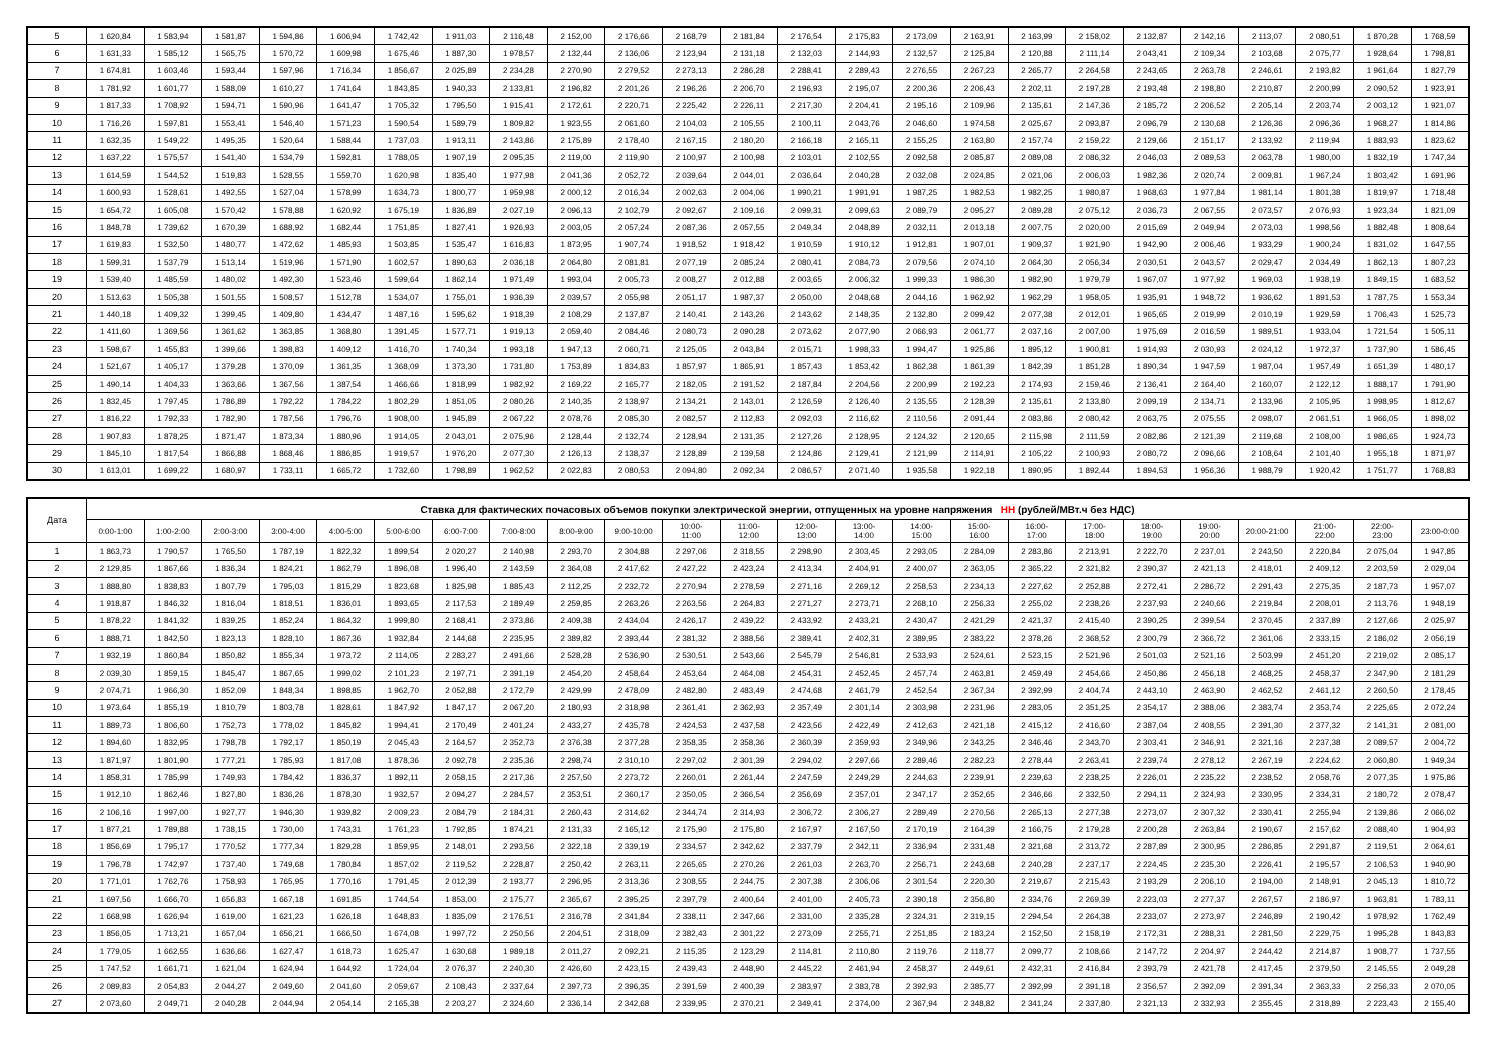| 5 | 1 620,84 | 1 583,94 | 1 581,87 | 1 594,86 | 1 606,94 | 1 742,42 | 1 911,03 | 2 116,48 | 2 152,00 | 2 176,66 | 2 168,79 | 2 181,84 | 2 176,54 | 2 175,83 | 2 173,09 | 2 163,91 | 2 163,99 | 2 158,02 | 2 132,87 | 2 142,16 | 2 113,07 | 2 080,51 | 1 870,28 | 1 768,59 |
| 6 | 1 631,33 | 1 585,12 | 1 565,75 | 1 570,72 | 1 609,98 | 1 675,46 | 1 887,30 | 1 978,57 | 2 132,44 | 2 136,06 | 2 123,94 | 2 131,18 | 2 132,03 | 2 144,93 | 2 132,57 | 2 125,84 | 2 120,88 | 2 111,14 | 2 043,41 | 2 109,34 | 2 103,68 | 2 075,77 | 1 928,64 | 1 798,81 |
| 7 | 1 674,81 | 1 603,46 | 1 593,44 | 1 597,96 | 1 716,34 | 1 856,67 | 2 025,89 | 2 234,28 | 2 270,90 | 2 279,52 | 2 273,13 | 2 286,28 | 2 288,41 | 2 289,43 | 2 276,55 | 2 267,23 | 2 265,77 | 2 264,58 | 2 243,65 | 2 263,78 | 2 246,61 | 2 193,82 | 1 961,64 | 1 827,79 |
| 8 | 1 781,92 | 1 601,77 | 1 588,09 | 1 610,27 | 1 741,64 | 1 843,85 | 1 940,33 | 2 133,81 | 2 196,82 | 2 201,26 | 2 196,26 | 2 206,70 | 2 196,93 | 2 195,07 | 2 200,36 | 2 206,43 | 2 202,11 | 2 197,28 | 2 193,48 | 2 198,80 | 2 210,87 | 2 200,99 | 2 090,52 | 1 923,91 |
| 9 | 1 817,33 | 1 708,92 | 1 594,71 | 1 590,96 | 1 641,47 | 1 705,32 | 1 795,50 | 1 915,41 | 2 172,61 | 2 220,71 | 2 225,42 | 2 226,11 | 2 217,30 | 2 204,41 | 2 195,16 | 2 109,96 | 2 135,61 | 2 147,36 | 2 185,72 | 2 206,52 | 2 205,14 | 2 203,74 | 2 003,12 | 1 921,07 |
| 10 | 1 716,26 | 1 597,81 | 1 553,41 | 1 546,40 | 1 571,23 | 1 590,54 | 1 589,79 | 1 809,82 | 1 923,55 | 2 061,60 | 2 104,03 | 2 105,55 | 2 100,11 | 2 043,76 | 2 046,60 | 1 974,58 | 2 025,67 | 2 093,87 | 2 096,79 | 2 130,68 | 2 126,36 | 2 096,36 | 1 968,27 | 1 814,86 |
| 11 | 1 632,35 | 1 549,22 | 1 495,35 | 1 520,64 | 1 588,44 | 1 737,03 | 1 913,11 | 2 143,86 | 2 175,89 | 2 178,40 | 2 167,15 | 2 180,20 | 2 166,18 | 2 165,11 | 2 155,25 | 2 163,80 | 2 157,74 | 2 159,22 | 2 129,66 | 2 151,17 | 2 133,92 | 2 119,94 | 1 883,93 | 1 823,62 |
| 12 | 1 637,22 | 1 575,57 | 1 541,40 | 1 534,79 | 1 592,81 | 1 788,05 | 1 907,19 | 2 095,35 | 2 119,00 | 2 119,90 | 2 100,97 | 2 100,98 | 2 103,01 | 2 102,55 | 2 092,58 | 2 085,87 | 2 089,08 | 2 086,32 | 2 046,03 | 2 089,53 | 2 063,78 | 1 980,00 | 1 832,19 | 1 747,34 |
| 13 | 1 614,59 | 1 544,52 | 1 519,83 | 1 528,55 | 1 559,70 | 1 620,98 | 1 835,40 | 1 977,98 | 2 041,36 | 2 052,72 | 2 039,64 | 2 044,01 | 2 036,64 | 2 040,28 | 2 032,08 | 2 024,85 | 2 021,06 | 2 006,03 | 1 982,36 | 2 020,74 | 2 009,81 | 1 967,24 | 1 803,42 | 1 691,96 |
| 14 | 1 600,93 | 1 528,61 | 1 492,55 | 1 527,04 | 1 578,99 | 1 634,73 | 1 800,77 | 1 959,98 | 2 000,12 | 2 016,34 | 2 002,63 | 2 004,06 | 1 990,21 | 1 991,91 | 1 987,25 | 1 982,53 | 1 982,25 | 1 980,87 | 1 968,63 | 1 977,84 | 1 981,14 | 1 801,38 | 1 819,97 | 1 718,48 |
| 15 | 1 654,72 | 1 605,08 | 1 570,42 | 1 578,88 | 1 620,92 | 1 675,19 | 1 836,89 | 2 027,19 | 2 096,13 | 2 102,79 | 2 092,67 | 2 109,16 | 2 099,31 | 2 099,63 | 2 089,79 | 2 095,27 | 2 089,28 | 2 075,12 | 2 036,73 | 2 067,55 | 2 073,57 | 2 076,93 | 1 923,34 | 1 821,09 |
| 16 | 1 848,78 | 1 739,62 | 1 670,39 | 1 688,92 | 1 682,44 | 1 751,85 | 1 827,41 | 1 926,93 | 2 003,05 | 2 057,24 | 2 087,36 | 2 057,55 | 2 049,34 | 2 048,89 | 2 032,11 | 2 013,18 | 2 007,75 | 2 020,00 | 2 015,69 | 2 049,94 | 2 073,03 | 1 998,56 | 1 882,48 | 1 808,64 |
| 17 | 1 619,83 | 1 532,50 | 1 480,77 | 1 472,62 | 1 485,93 | 1 503,85 | 1 535,47 | 1 616,83 | 1 873,95 | 1 907,74 | 1 918,52 | 1 918,42 | 1 910,59 | 1 910,12 | 1 912,81 | 1 907,01 | 1 909,37 | 1 921,90 | 1 942,90 | 2 006,46 | 1 933,29 | 1 900,24 | 1 831,02 | 1 647,55 |
| 18 | 1 599,31 | 1 537,79 | 1 513,14 | 1 519,96 | 1 571,90 | 1 602,57 | 1 890,63 | 2 036,18 | 2 064,80 | 2 081,81 | 2 077,19 | 2 085,24 | 2 080,41 | 2 084,73 | 2 079,56 | 2 074,10 | 2 064,30 | 2 056,34 | 2 030,51 | 2 043,57 | 2 029,47 | 2 034,49 | 1 862,13 | 1 807,23 |
| 19 | 1 539,40 | 1 485,59 | 1 480,02 | 1 492,30 | 1 523,46 | 1 599,64 | 1 862,14 | 1 971,49 | 1 993,04 | 2 005,73 | 2 008,27 | 2 012,88 | 2 003,65 | 2 006,32 | 1 999,33 | 1 986,30 | 1 982,90 | 1 979,79 | 1 967,07 | 1 977,92 | 1 969,03 | 1 938,19 | 1 849,15 | 1 683,52 |
| 20 | 1 513,63 | 1 505,38 | 1 501,55 | 1 508,57 | 1 512,78 | 1 534,07 | 1 755,01 | 1 936,39 | 2 039,57 | 2 055,98 | 2 051,17 | 1 987,37 | 2 050,00 | 2 048,68 | 2 044,16 | 1 962,92 | 1 962,29 | 1 958,05 | 1 935,91 | 1 948,72 | 1 936,62 | 1 891,53 | 1 787,75 | 1 553,34 |
| 21 | 1 440,18 | 1 409,32 | 1 399,45 | 1 409,80 | 1 434,47 | 1 487,16 | 1 595,62 | 1 918,39 | 2 108,29 | 2 137,87 | 2 140,41 | 2 143,26 | 2 143,62 | 2 148,35 | 2 132,80 | 2 099,42 | 2 077,38 | 2 012,01 | 1 965,65 | 2 019,99 | 2 010,19 | 1 929,59 | 1 706,43 | 1 525,73 |
| 22 | 1 411,60 | 1 369,56 | 1 361,62 | 1 363,85 | 1 368,80 | 1 391,45 | 1 577,71 | 1 919,13 | 2 059,40 | 2 084,46 | 2 080,73 | 2 090,28 | 2 073,62 | 2 077,90 | 2 066,93 | 2 061,77 | 2 037,16 | 2 007,00 | 1 975,69 | 2 016,59 | 1 989,51 | 1 933,04 | 1 721,54 | 1 505,11 |
| 23 | 1 598,67 | 1 455,83 | 1 399,66 | 1 398,83 | 1 409,12 | 1 416,70 | 1 740,34 | 1 993,18 | 1 947,13 | 2 060,71 | 2 125,05 | 2 043,84 | 2 015,71 | 1 998,33 | 1 994,47 | 1 925,86 | 1 895,12 | 1 900,81 | 1 914,93 | 2 030,93 | 2 024,12 | 1 972,37 | 1 737,90 | 1 586,45 |
| 24 | 1 521,67 | 1 405,17 | 1 379,28 | 1 370,09 | 1 361,35 | 1 368,09 | 1 373,30 | 1 731,80 | 1 753,89 | 1 834,83 | 1 857,97 | 1 865,91 | 1 857,43 | 1 853,42 | 1 862,38 | 1 861,39 | 1 842,39 | 1 851,28 | 1 890,34 | 1 947,59 | 1 987,04 | 1 957,49 | 1 651,39 | 1 480,17 |
| 25 | 1 490,14 | 1 404,33 | 1 363,66 | 1 367,56 | 1 387,54 | 1 466,66 | 1 818,99 | 1 982,92 | 2 169,22 | 2 165,77 | 2 182,05 | 2 191,52 | 2 187,84 | 2 204,56 | 2 200,99 | 2 192,23 | 2 174,93 | 2 159,46 | 2 136,41 | 2 164,40 | 2 160,07 | 2 122,12 | 1 888,17 | 1 791,90 |
| 26 | 1 832,45 | 1 797,45 | 1 786,89 | 1 792,22 | 1 784,22 | 1 802,29 | 1 851,05 | 2 080,26 | 2 140,35 | 2 138,97 | 2 134,21 | 2 143,01 | 2 126,59 | 2 126,40 | 2 135,55 | 2 128,39 | 2 135,61 | 2 133,80 | 2 099,19 | 2 134,71 | 2 133,96 | 2 105,95 | 1 998,95 | 1 812,67 |
| 27 | 1 816,22 | 1 792,33 | 1 782,90 | 1 787,56 | 1 796,76 | 1 908,00 | 1 945,89 | 2 067,22 | 2 078,76 | 2 085,30 | 2 082,57 | 2 112,83 | 2 092,03 | 2 116,62 | 2 110,56 | 2 091,44 | 2 083,86 | 2 080,42 | 2 063,75 | 2 075,55 | 2 098,07 | 2 061,51 | 1 966,05 | 1 898,02 |
| 28 | 1 907,83 | 1 878,25 | 1 871,47 | 1 873,34 | 1 880,96 | 1 914,05 | 2 043,01 | 2 075,96 | 2 128,44 | 2 132,74 | 2 128,94 | 2 131,35 | 2 127,26 | 2 128,95 | 2 124,32 | 2 120,65 | 2 115,98 | 2 111,59 | 2 082,86 | 2 121,39 | 2 119,68 | 2 108,00 | 1 986,65 | 1 924,73 |
| 29 | 1 845,10 | 1 817,54 | 1 866,88 | 1 868,46 | 1 886,85 | 1 919,57 | 1 976,20 | 2 077,30 | 2 126,13 | 2 138,37 | 2 128,89 | 2 139,58 | 2 124,86 | 2 129,41 | 2 121,99 | 2 114,91 | 2 105,22 | 2 100,93 | 2 080,72 | 2 096,66 | 2 108,64 | 2 101,40 | 1 955,18 | 1 871,97 |
| 30 | 1 613,01 | 1 699,22 | 1 680,97 | 1 733,11 | 1 665,72 | 1 732,60 | 1 798,89 | 1 962,52 | 2 022,83 | 2 080,53 | 2 094,80 | 2 092,34 | 2 086,57 | 2 071,40 | 1 935,58 | 1 922,18 | 1 890,95 | 1 892,44 | 1 894,53 | 1 956,36 | 1 988,79 | 1 920,42 | 1 751,77 | 1 768,83 |
| Дата | Ставка для фактических почасовых объемов покупки электрической энергии, отпущенных на уровне напряжения НН (рублей/МВт.ч без НДС) | | | | | | | | | | | | | | | | | | | | | | | |
| --- | --- | --- | --- | --- | --- | --- | --- | --- | --- | --- | --- | --- | --- | --- | --- | --- | --- | --- | --- | --- | --- | --- | --- | --- |
| | 0:00-1:00 | 1:00-2:00 | 2:00-3:00 | 3:00-4:00 | 4:00-5:00 | 5:00-6:00 | 6:00-7:00 | 7:00-8:00 | 8:00-9:00 | 9:00-10:00 | 10:00- 11:00 | 11:00- 12:00 | 12:00- 13:00 | 13:00- 14:00 | 14:00- 15:00 | 15:00- 16:00 | 16:00- 17:00 | 17:00- 18:00 | 18:00- 19:00 | 19:00- 20:00 | 20:00-21:00 | 21:00- 22:00 | 22:00- 23:00 | 23:00-0:00 |
| 1 | 1 863,73 | 1 790,57 | 1 765,50 | 1 787,19 | 1 822,32 | 1 899,54 | 2 020,27 | 2 140,98 | 2 293,70 | 2 304,88 | 2 297,06 | 2 318,55 | 2 298,90 | 2 303,45 | 2 293,05 | 2 284,09 | 2 283,86 | 2 213,91 | 2 222,70 | 2 237,01 | 2 243,50 | 2 220,84 | 2 075,04 | 1 947,85 |
| 2 | 2 129,85 | 1 867,66 | 1 836,34 | 1 824,21 | 1 862,79 | 1 896,08 | 1 996,40 | 2 143,59 | 2 364,08 | 2 417,62 | 2 427,22 | 2 423,24 | 2 413,34 | 2 404,91 | 2 400,07 | 2 363,05 | 2 365,22 | 2 321,82 | 2 390,37 | 2 421,13 | 2 418,01 | 2 409,12 | 2 203,59 | 2 029,04 |
| 3 | 1 888,80 | 1 838,83 | 1 807,79 | 1 795,03 | 1 815,29 | 1 823,68 | 1 825,98 | 1 885,43 | 2 112,25 | 2 232,72 | 2 270,94 | 2 278,59 | 2 271,16 | 2 269,12 | 2 258,53 | 2 234,13 | 2 227,62 | 2 252,88 | 2 272,41 | 2 286,72 | 2 291,43 | 2 275,35 | 2 187,73 | 1 957,07 |
| 4 | 1 918,87 | 1 846,32 | 1 816,04 | 1 818,51 | 1 836,01 | 1 893,65 | 2 117,53 | 2 189,49 | 2 259,85 | 2 263,26 | 2 263,56 | 2 264,83 | 2 271,27 | 2 273,71 | 2 268,10 | 2 256,33 | 2 255,02 | 2 238,26 | 2 237,93 | 2 240,66 | 2 219,84 | 2 208,01 | 2 113,76 | 1 948,19 |
| 5 | 1 878,22 | 1 841,32 | 1 839,25 | 1 852,24 | 1 864,32 | 1 999,80 | 2 168,41 | 2 373,86 | 2 409,38 | 2 434,04 | 2 426,17 | 2 439,22 | 2 433,92 | 2 433,21 | 2 430,47 | 2 421,29 | 2 421,37 | 2 415,40 | 2 390,25 | 2 399,54 | 2 370,45 | 2 337,89 | 2 127,66 | 2 025,97 |
| 6 | 1 888,71 | 1 842,50 | 1 823,13 | 1 828,10 | 1 867,36 | 1 932,84 | 2 144,68 | 2 235,95 | 2 389,82 | 2 393,44 | 2 381,32 | 2 388,56 | 2 389,41 | 2 402,31 | 2 389,95 | 2 383,22 | 2 378,26 | 2 368,52 | 2 300,79 | 2 366,72 | 2 361,06 | 2 333,15 | 2 186,02 | 2 056,19 |
| 7 | 1 932,19 | 1 860,84 | 1 850,82 | 1 855,34 | 1 973,72 | 2 114,05 | 2 283,27 | 2 491,66 | 2 528,28 | 2 536,90 | 2 530,51 | 2 543,66 | 2 545,79 | 2 546,81 | 2 533,93 | 2 524,61 | 2 523,15 | 2 521,96 | 2 501,03 | 2 521,16 | 2 503,99 | 2 451,20 | 2 219,02 | 2 085,17 |
| 8 | 2 039,30 | 1 859,15 | 1 845,47 | 1 867,65 | 1 999,02 | 2 101,23 | 2 197,71 | 2 391,19 | 2 454,20 | 2 458,64 | 2 453,64 | 2 464,08 | 2 454,31 | 2 452,45 | 2 457,74 | 2 463,81 | 2 459,49 | 2 454,66 | 2 450,86 | 2 456,18 | 2 468,25 | 2 458,37 | 2 347,90 | 2 181,29 |
| 9 | 2 074,71 | 1 966,30 | 1 852,09 | 1 848,34 | 1 898,85 | 1 962,70 | 2 052,88 | 2 172,79 | 2 429,99 | 2 478,09 | 2 482,80 | 2 483,49 | 2 474,68 | 2 461,79 | 2 452,54 | 2 367,34 | 2 392,99 | 2 404,74 | 2 443,10 | 2 463,90 | 2 462,52 | 2 461,12 | 2 260,50 | 2 178,45 |
| 10 | 1 973,64 | 1 855,19 | 1 810,79 | 1 803,78 | 1 828,61 | 1 847,92 | 1 847,17 | 2 067,20 | 2 180,93 | 2 318,98 | 2 361,41 | 2 362,93 | 2 357,49 | 2 301,14 | 2 303,98 | 2 231,96 | 2 283,05 | 2 351,25 | 2 354,17 | 2 388,06 | 2 383,74 | 2 353,74 | 2 225,65 | 2 072,24 |
| 11 | 1 889,73 | 1 806,60 | 1 752,73 | 1 778,02 | 1 845,82 | 1 994,41 | 2 170,49 | 2 401,24 | 2 433,27 | 2 435,78 | 2 424,53 | 2 437,58 | 2 423,56 | 2 422,49 | 2 412,63 | 2 421,18 | 2 415,12 | 2 416,60 | 2 387,04 | 2 408,55 | 2 391,30 | 2 377,32 | 2 141,31 | 2 081,00 |
| 12 | 1 894,60 | 1 832,95 | 1 798,78 | 1 792,17 | 1 850,19 | 2 045,43 | 2 164,57 | 2 352,73 | 2 376,38 | 2 377,28 | 2 358,35 | 2 358,36 | 2 360,39 | 2 359,93 | 2 349,96 | 2 343,25 | 2 346,46 | 2 343,70 | 2 303,41 | 2 346,91 | 2 321,16 | 2 237,38 | 2 089,57 | 2 004,72 |
| 13 | 1 871,97 | 1 801,90 | 1 777,21 | 1 785,93 | 1 817,08 | 1 878,36 | 2 092,78 | 2 235,36 | 2 298,74 | 2 310,10 | 2 297,02 | 2 301,39 | 2 294,02 | 2 297,66 | 2 289,46 | 2 282,23 | 2 278,44 | 2 263,41 | 2 239,74 | 2 278,12 | 2 267,19 | 2 224,62 | 2 060,80 | 1 949,34 |
| 14 | 1 858,31 | 1 785,99 | 1 749,93 | 1 784,42 | 1 836,37 | 1 892,11 | 2 058,15 | 2 217,36 | 2 257,50 | 2 273,72 | 2 260,01 | 2 261,44 | 2 247,59 | 2 249,29 | 2 244,63 | 2 239,91 | 2 239,63 | 2 238,25 | 2 226,01 | 2 235,22 | 2 238,52 | 2 058,76 | 2 077,35 | 1 975,86 |
| 15 | 1 912,10 | 1 862,46 | 1 827,80 | 1 836,26 | 1 878,30 | 1 932,57 | 2 094,27 | 2 284,57 | 2 353,51 | 2 360,17 | 2 350,05 | 2 366,54 | 2 356,69 | 2 357,01 | 2 347,17 | 2 352,65 | 2 346,66 | 2 332,50 | 2 294,11 | 2 324,93 | 2 330,95 | 2 334,31 | 2 180,72 | 2 078,47 |
| 16 | 2 106,16 | 1 997,00 | 1 927,77 | 1 946,30 | 1 939,82 | 2 009,23 | 2 084,79 | 2 184,31 | 2 260,43 | 2 314,62 | 2 344,74 | 2 314,93 | 2 306,72 | 2 306,27 | 2 289,49 | 2 270,56 | 2 265,13 | 2 277,38 | 2 273,07 | 2 307,32 | 2 330,41 | 2 255,94 | 2 139,86 | 2 066,02 |
| 17 | 1 877,21 | 1 789,88 | 1 738,15 | 1 730,00 | 1 743,31 | 1 761,23 | 1 792,85 | 1 874,21 | 2 131,33 | 2 165,12 | 2 175,90 | 2 175,80 | 2 167,97 | 2 167,50 | 2 170,19 | 2 164,39 | 2 166,75 | 2 179,28 | 2 200,28 | 2 263,84 | 2 190,67 | 2 157,62 | 2 088,40 | 1 904,93 |
| 18 | 1 856,69 | 1 795,17 | 1 770,52 | 1 777,34 | 1 829,28 | 1 859,95 | 2 148,01 | 2 293,56 | 2 322,18 | 2 339,19 | 2 334,57 | 2 342,62 | 2 337,79 | 2 342,11 | 2 336,94 | 2 331,48 | 2 321,68 | 2 313,72 | 2 287,89 | 2 300,95 | 2 286,85 | 2 291,87 | 2 119,51 | 2 064,61 |
| 19 | 1 796,78 | 1 742,97 | 1 737,40 | 1 749,68 | 1 780,84 | 1 857,02 | 2 119,52 | 2 228,87 | 2 250,42 | 2 263,11 | 2 265,65 | 2 270,26 | 2 261,03 | 2 263,70 | 2 256,71 | 2 243,68 | 2 240,28 | 2 237,17 | 2 224,45 | 2 235,30 | 2 226,41 | 2 195,57 | 2 106,53 | 1 940,90 |
| 20 | 1 771,01 | 1 762,76 | 1 758,93 | 1 765,95 | 1 770,16 | 1 791,45 | 2 012,39 | 2 193,77 | 2 296,95 | 2 313,36 | 2 308,55 | 2 244,75 | 2 307,38 | 2 306,06 | 2 301,54 | 2 220,30 | 2 219,67 | 2 215,43 | 2 193,29 | 2 206,10 | 2 194,00 | 2 148,91 | 2 045,13 | 1 810,72 |
| 21 | 1 697,56 | 1 666,70 | 1 656,83 | 1 667,18 | 1 691,85 | 1 744,54 | 1 853,00 | 2 175,77 | 2 365,67 | 2 395,25 | 2 397,79 | 2 400,64 | 2 401,00 | 2 405,73 | 2 390,18 | 2 356,80 | 2 334,76 | 2 269,39 | 2 223,03 | 2 277,37 | 2 267,57 | 2 186,97 | 1 963,81 | 1 783,11 |
| 22 | 1 668,98 | 1 626,94 | 1 619,00 | 1 621,23 | 1 626,18 | 1 648,83 | 1 835,09 | 2 176,51 | 2 316,78 | 2 341,84 | 2 338,11 | 2 347,66 | 2 331,00 | 2 335,28 | 2 324,31 | 2 319,15 | 2 294,54 | 2 264,38 | 2 233,07 | 2 273,97 | 2 246,89 | 2 190,42 | 1 978,92 | 1 762,49 |
| 23 | 1 856,05 | 1 713,21 | 1 657,04 | 1 656,21 | 1 666,50 | 1 674,08 | 1 997,72 | 2 250,56 | 2 204,51 | 2 318,09 | 2 382,43 | 2 301,22 | 2 273,09 | 2 255,71 | 2 251,85 | 2 183,24 | 2 152,50 | 2 158,19 | 2 172,31 | 2 288,31 | 2 281,50 | 2 229,75 | 1 995,28 | 1 843,83 |
| 24 | 1 779,05 | 1 662,55 | 1 636,66 | 1 627,47 | 1 618,73 | 1 625,47 | 1 630,68 | 1 989,18 | 2 011,27 | 2 092,21 | 2 115,35 | 2 123,29 | 2 114,81 | 2 110,80 | 2 119,76 | 2 118,77 | 2 099,77 | 2 108,66 | 2 147,72 | 2 204,97 | 2 244,42 | 2 214,87 | 1 908,77 | 1 737,55 |
| 25 | 1 747,52 | 1 661,71 | 1 621,04 | 1 624,94 | 1 644,92 | 1 724,04 | 2 076,37 | 2 240,30 | 2 426,60 | 2 423,15 | 2 439,43 | 2 448,90 | 2 445,22 | 2 461,94 | 2 458,37 | 2 449,61 | 2 432,31 | 2 416,84 | 2 393,79 | 2 421,78 | 2 417,45 | 2 379,50 | 2 145,55 | 2 049,28 |
| 26 | 2 089,83 | 2 054,83 | 2 044,27 | 2 049,60 | 2 041,60 | 2 059,67 | 2 108,43 | 2 337,64 | 2 397,73 | 2 396,35 | 2 391,59 | 2 400,39 | 2 383,97 | 2 383,78 | 2 392,93 | 2 385,77 | 2 392,99 | 2 391,18 | 2 356,57 | 2 392,09 | 2 391,34 | 2 363,33 | 2 256,33 | 2 070,05 |
| 27 | 2 073,60 | 2 049,71 | 2 040,28 | 2 044,94 | 2 054,14 | 2 165,38 | 2 203,27 | 2 324,60 | 2 336,14 | 2 342,68 | 2 339,95 | 2 370,21 | 2 349,41 | 2 374,00 | 2 367,94 | 2 348,82 | 2 341,24 | 2 337,80 | 2 321,13 | 2 332,93 | 2 355,45 | 2 318,89 | 2 223,43 | 2 155,40 |